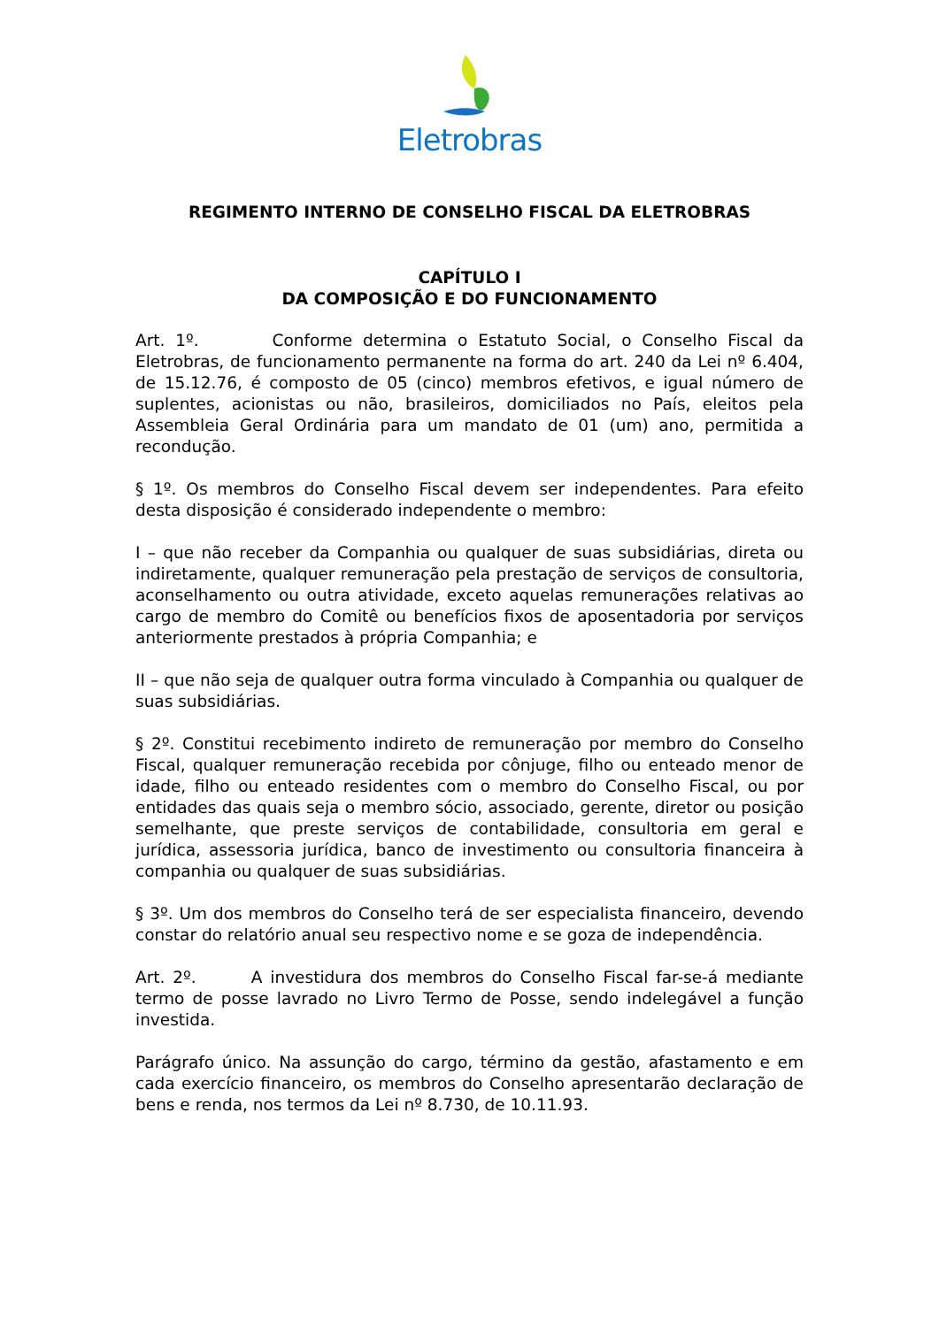Eletrobras
REGIMENTO INTERNO DE CONSELHO FISCAL DA ELETROBRAS
CAPÍTULO I
DA COMPOSIÇÃO E DO FUNCIONAMENTO
Art. 1º. Conforme determina o Estatuto Social, o Conselho Fiscal da Eletrobras, de funcionamento permanente na forma do art. 240 da Lei nº 6.404, de 15.12.76, é composto de 05 (cinco) membros efetivos, e igual número de suplentes, acionistas ou não, brasileiros, domiciliados no País, eleitos pela Assembleia Geral Ordinária para um mandato de 01 (um) ano, permitida a recondução.
§ 1º. Os membros do Conselho Fiscal devem ser independentes. Para efeito desta disposição é considerado independente o membro:
I – que não receber da Companhia ou qualquer de suas subsidiárias, direta ou indiretamente, qualquer remuneração pela prestação de serviços de consultoria, aconselhamento ou outra atividade, exceto aquelas remunerações relativas ao cargo de membro do Comitê ou benefícios fixos de aposentadoria por serviços anteriormente prestados à própria Companhia; e
II – que não seja de qualquer outra forma vinculado à Companhia ou qualquer de suas subsidiárias.
§ 2º. Constitui recebimento indireto de remuneração por membro do Conselho Fiscal, qualquer remuneração recebida por cônjuge, filho ou enteado menor de idade, filho ou enteado residentes com o membro do Conselho Fiscal, ou por entidades das quais seja o membro sócio, associado, gerente, diretor ou posição semelhante, que preste serviços de contabilidade, consultoria em geral e jurídica, assessoria jurídica, banco de investimento ou consultoria financeira à companhia ou qualquer de suas subsidiárias.
§ 3º. Um dos membros do Conselho terá de ser especialista financeiro, devendo constar do relatório anual seu respectivo nome e se goza de independência.
Art. 2º. A investidura dos membros do Conselho Fiscal far-se-á mediante termo de posse lavrado no Livro Termo de Posse, sendo indelegável a função investida.
Parágrafo único. Na assunção do cargo, término da gestão, afastamento e em cada exercício financeiro, os membros do Conselho apresentarão declaração de bens e renda, nos termos da Lei nº 8.730, de 10.11.93.